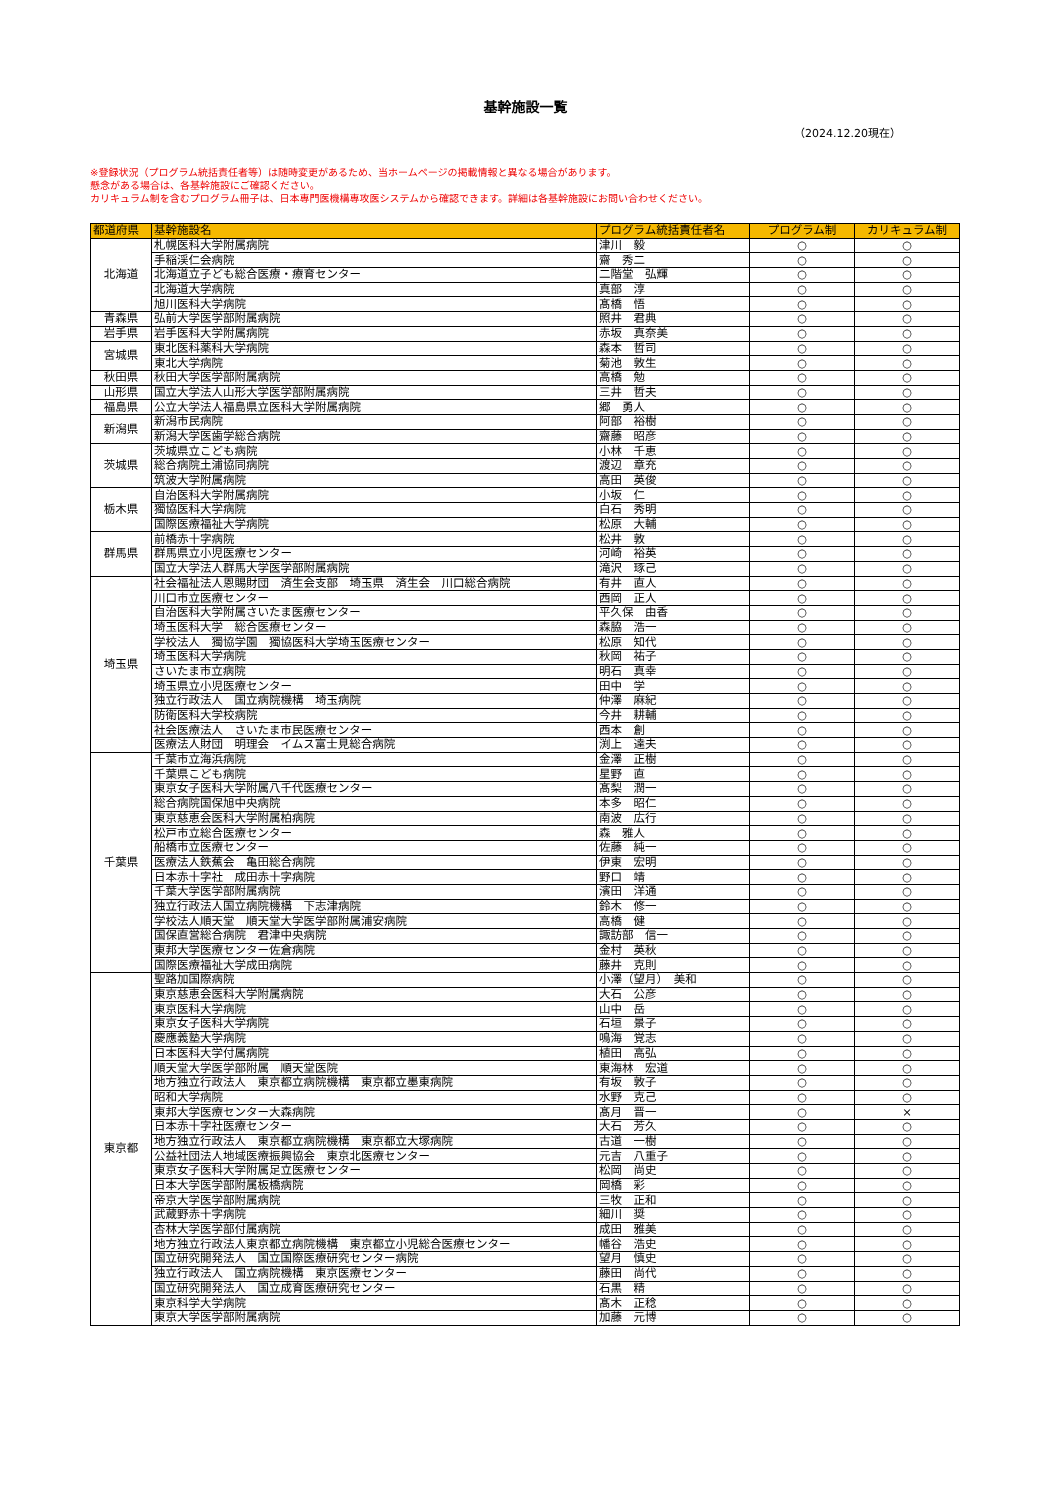基幹施設一覧
（2024.12.20現在）
※登録状況（プログラム統括責任者等）は随時変更があるため、当ホームページの掲載情報と異なる場合があります。
懸念がある場合は、各基幹施設にご確認ください。
カリキュラム制を含むプログラム冊子は、日本専門医機構専攻医システムから確認できます。詳細は各基幹施設にお問い合わせください。
| 都道府県 | 基幹施設名 | プログラム統括責任者名 | プログラム制 | カリキュラム制 |
| --- | --- | --- | --- | --- |
| 北海道 | 札幌医科大学附属病院 | 津川 毅 | ○ | ○ |
| | 手稲渓仁会病院 | 齋 秀二 | ○ | ○ |
| | 北海道立子ども総合医療・療育センター | 二階堂 弘輝 | ○ | ○ |
| | 北海道大学病院 | 真部 淳 | ○ | ○ |
| | 旭川医科大学病院 | 髙橋 悟 | ○ | ○ |
| 青森県 | 弘前大学医学部附属病院 | 照井 君典 | ○ | ○ |
| 岩手県 | 岩手医科大学附属病院 | 赤坂 真奈美 | ○ | ○ |
| 宮城県 | 東北医科薬科大学病院 | 森本 哲司 | ○ | ○ |
| | 東北大学病院 | 菊池 敦生 | ○ | ○ |
| 秋田県 | 秋田大学医学部附属病院 | 高橋 勉 | ○ | ○ |
| 山形県 | 国立大学法人山形大学医学部附属病院 | 三井 哲夫 | ○ | ○ |
| 福島県 | 公立大学法人福島県立医科大学附属病院 | 郷 勇人 | ○ | ○ |
| 新潟県 | 新潟市民病院 | 阿部 裕樹 | ○ | ○ |
| | 新潟大学医歯学総合病院 | 齋藤 昭彦 | ○ | ○ |
| 茨城県 | 茨城県立こども病院 | 小林 千恵 | ○ | ○ |
| | 総合病院土浦協同病院 | 渡辺 章充 | ○ | ○ |
| | 筑波大学附属病院 | 高田 英俊 | ○ | ○ |
| 栃木県 | 自治医科大学附属病院 | 小坂 仁 | ○ | ○ |
| | 獨協医科大学病院 | 白石 秀明 | ○ | ○ |
| | 国際医療福祉大学病院 | 松原 大輔 | ○ | ○ |
| 群馬県 | 前橋赤十字病院 | 松井 敦 | ○ | ○ |
| | 群馬県立小児医療センター | 河崎 裕英 | ○ | ○ |
| | 国立大学法人群馬大学医学部附属病院 | 滝沢 琢己 | ○ | ○ |
| 埼玉県 | 社会福祉法人恩賜財団 済生会支部 埼玉県 済生会 川口総合病院 | 有井 直人 | ○ | ○ |
| | 川口市立医療センター | 西岡 正人 | ○ | ○ |
| | 自治医科大学附属さいたま医療センター | 平久保 由香 | ○ | ○ |
| | 埼玉医科大学 総合医療センター | 森脇 浩一 | ○ | ○ |
| | 学校法人 獨協学園 獨協医科大学埼玉医療センター | 松原 知代 | ○ | ○ |
| | 埼玉医科大学病院 | 秋岡 祐子 | ○ | ○ |
| | さいたま市立病院 | 明石 真幸 | ○ | ○ |
| | 埼玉県立小児医療センター | 田中 学 | ○ | ○ |
| | 独立行政法人 国立病院機構 埼玉病院 | 仲澤 麻紀 | ○ | ○ |
| | 防衛医科大学校病院 | 今井 耕輔 | ○ | ○ |
| | 社会医療法人 さいたま市民医療センター | 西本 創 | ○ | ○ |
| | 医療法人財団 明理会 イムス富士見総合病院 | 渕上 達夫 | ○ | ○ |
| 千葉県 | 千葉市立海浜病院 | 金澤 正樹 | ○ | ○ |
| | 千葉県こども病院 | 星野 直 | ○ | ○ |
| | 東京女子医科大学附属八千代医療センター | 髙梨 潤一 | ○ | ○ |
| | 総合病院国保旭中央病院 | 本多 昭仁 | ○ | ○ |
| | 東京慈恵会医科大学附属柏病院 | 南波 広行 | ○ | ○ |
| | 松戸市立総合医療センター | 森 雅人 | ○ | ○ |
| | 船橋市立医療センター | 佐藤 純一 | ○ | ○ |
| | 医療法人鉄蕉会 亀田総合病院 | 伊東 宏明 | ○ | ○ |
| | 日本赤十字社 成田赤十字病院 | 野口 靖 | ○ | ○ |
| | 千葉大学医学部附属病院 | 濱田 洋通 | ○ | ○ |
| | 独立行政法人国立病院機構 下志津病院 | 鈴木 修一 | ○ | ○ |
| | 学校法人順天堂 順天堂大学医学部附属浦安病院 | 高橋 健 | ○ | ○ |
| | 国保直営総合病院 君津中央病院 | 諏訪部 信一 | ○ | ○ |
| | 東邦大学医療センター佐倉病院 | 金村 英秋 | ○ | ○ |
| | 国際医療福祉大学成田病院 | 藤井 克則 | ○ | ○ |
| 東京都 | 聖路加国際病院 | 小澤（望月） 美和 | ○ | ○ |
| | 東京慈恵会医科大学附属病院 | 大石 公彦 | ○ | ○ |
| | 東京医科大学病院 | 山中 岳 | ○ | ○ |
| | 東京女子医科大学病院 | 石垣 景子 | ○ | ○ |
| | 慶應義塾大学病院 | 鳴海 覚志 | ○ | ○ |
| | 日本医科大学付属病院 | 植田 高弘 | ○ | ○ |
| | 順天堂大学医学部附属 順天堂医院 | 東海林 宏道 | ○ | ○ |
| | 地方独立行政法人 東京都立病院機構 東京都立墨東病院 | 有坂 敦子 | ○ | ○ |
| | 昭和大学病院 | 水野 克己 | ○ | ○ |
| | 東邦大学医療センター大森病院 | 髙月 晋一 | ○ | × |
| | 日本赤十字社医療センター | 大石 芳久 | ○ | ○ |
| | 地方独立行政法人 東京都立病院機構 東京都立大塚病院 | 古道 一樹 | ○ | ○ |
| | 公益社団法人地域医療振興協会 東京北医療センター | 元吉 八重子 | ○ | ○ |
| | 東京女子医科大学附属足立医療センター | 松岡 尚史 | ○ | ○ |
| | 日本大学医学部附属板橋病院 | 岡橋 彩 | ○ | ○ |
| | 帝京大学医学部附属病院 | 三牧 正和 | ○ | ○ |
| | 武蔵野赤十字病院 | 細川 奨 | ○ | ○ |
| | 杏林大学医学部付属病院 | 成田 雅美 | ○ | ○ |
| | 地方独立行政法人東京都立病院機構 東京都立小児総合医療センター | 幡谷 浩史 | ○ | ○ |
| | 国立研究開発法人 国立国際医療研究センター病院 | 望月 慎史 | ○ | ○ |
| | 独立行政法人 国立病院機構 東京医療センター | 藤田 尚代 | ○ | ○ |
| | 国立研究開発法人 国立成育医療研究センター | 石黒 精 | ○ | ○ |
| | 東京科学大学病院 | 髙木 正稔 | ○ | ○ |
| | 東京大学医学部附属病院 | 加藤 元博 | ○ | ○ |